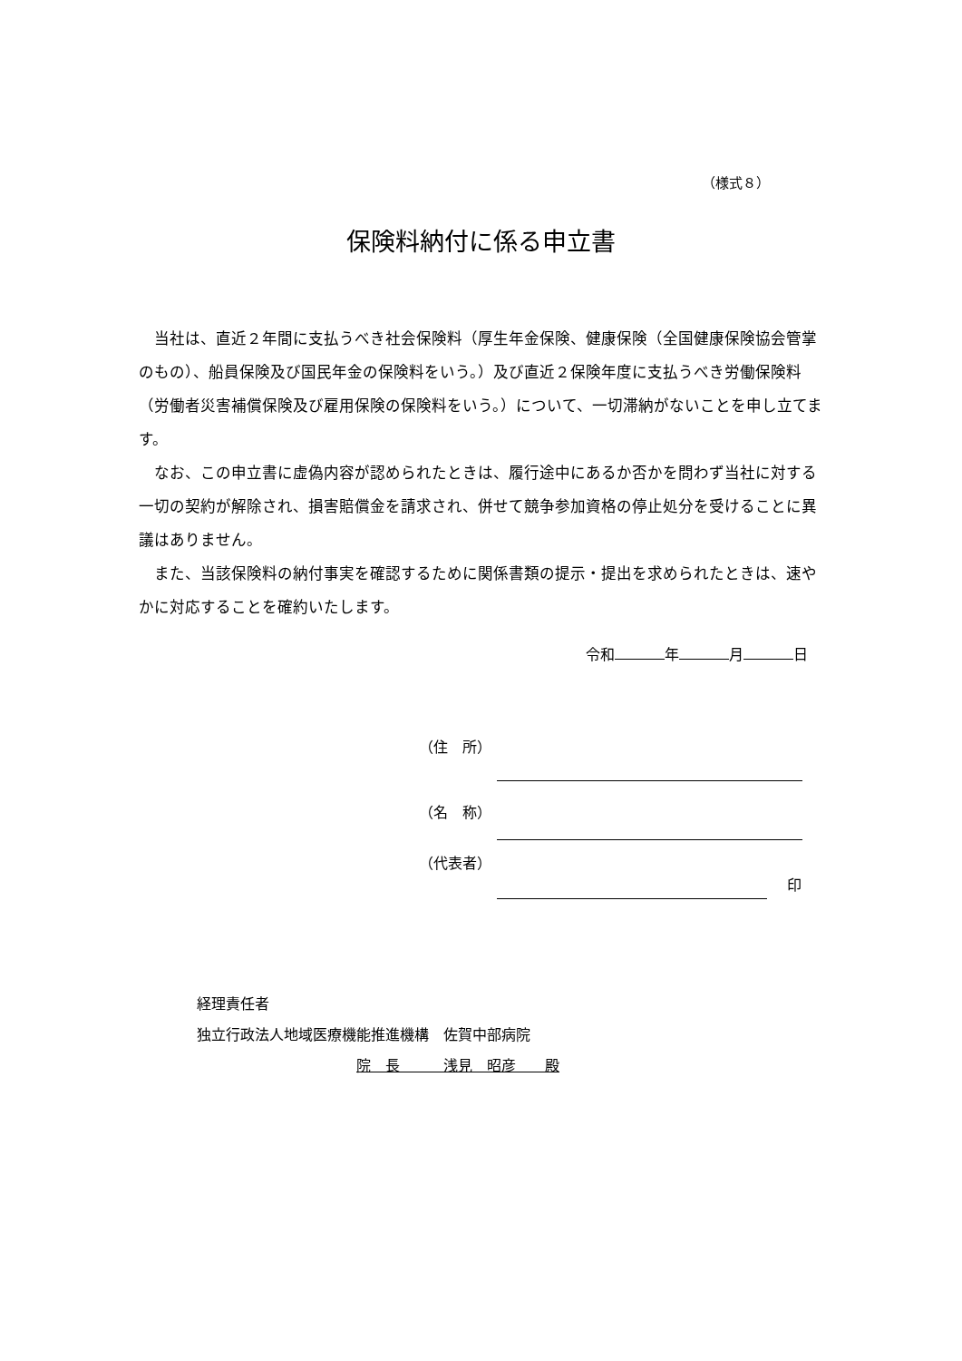（様式８）
保険料納付に係る申立書
当社は、直近２年間に支払うべき社会保険料（厚生年金保険、健康保険（全国健康保険協会管掌のもの）、船員保険及び国民年金の保険料をいう。）及び直近２保険年度に支払うべき労働保険料（労働者災害補償保険及び雇用保険の保険料をいう。）について、一切滞納がないことを申し立てます。
なお、この申立書に虚偽内容が認められたときは、履行途中にあるか否かを問わず当社に対する一切の契約が解除され、損害賠償金を請求され、併せて競争参加資格の停止処分を受けることに異議はありません。
また、当該保険料の納付事実を確認するために関係書類の提示・提出を求められたときは、速やかに対応することを確約いたします。
令和 年 月 日
（住　所）
（名　称）
（代表者）
印
経理責任者
独立行政法人地域医療機能推進機構　佐賀中部病院
院　長　　　浅見　昭彦　　殿